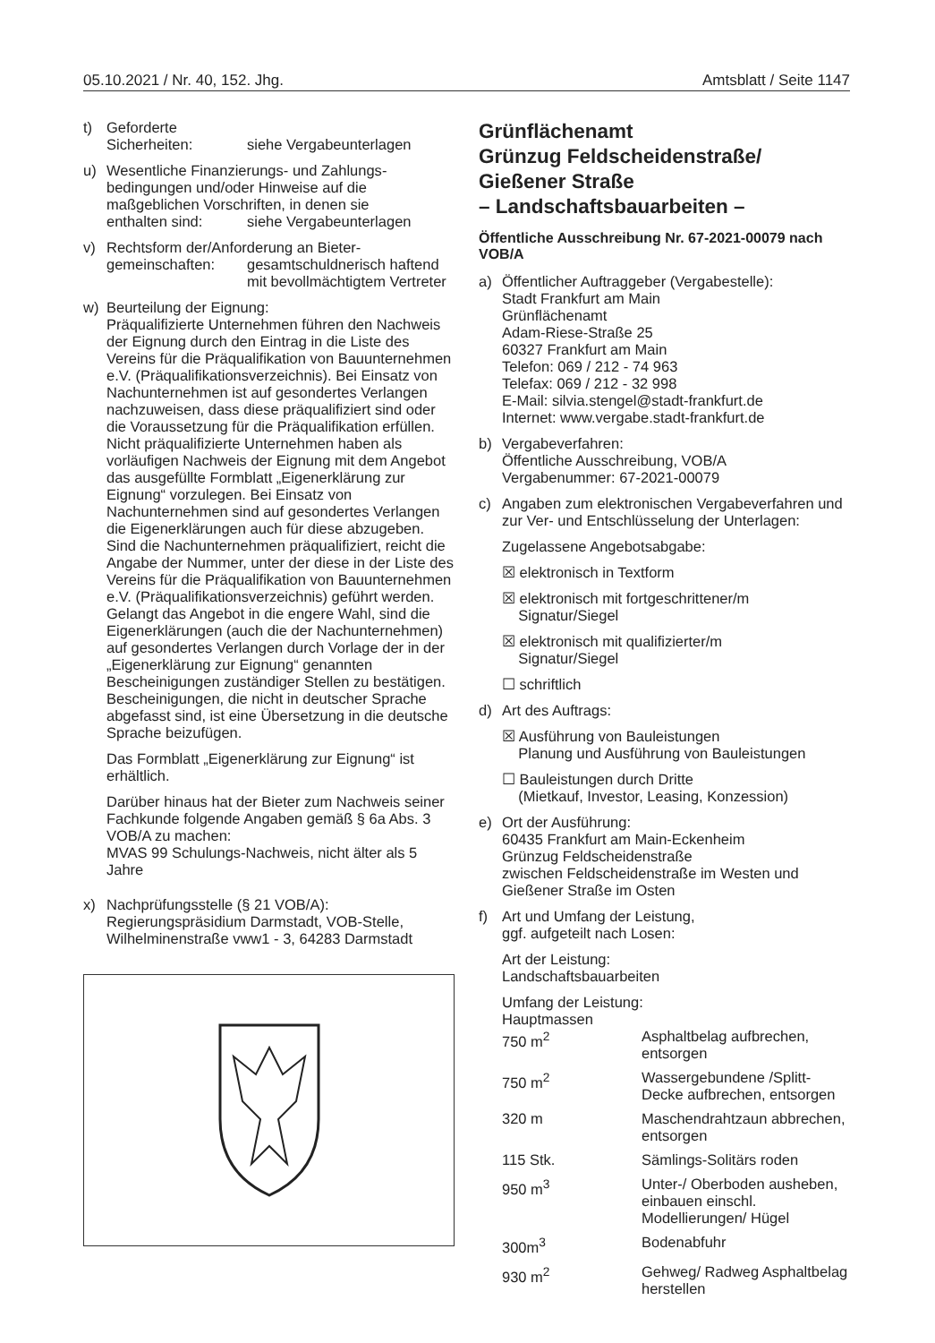05.10.2021 / Nr. 40, 152. Jhg. Amtsblatt / Seite 1147
t) Geforderte
Sicherheiten: siehe Vergabeunterlagen
u) Wesentliche Finanzierungs- und Zahlungs­bedingungen und/oder Hinweise auf die maßgeblichen Vorschriften, in denen sie
enthalten sind: siehe Vergabeunterlagen
v) Rechtsform der/Anforderung an Bieter-
gemeinschaften: gesamtschuldnerisch haftend mit bevollmächtigtem Vertreter
w) Beurteilung der Eignung:
Präqualifizierte Unternehmen führen den Nachweis der Eignung durch den Eintrag in die Liste des Vereins für die Präqualifikation von Bauunternehmen e.V. (Präqualifikationsverzeichnis). Bei Einsatz von Nachunternehmen ist auf gesondertes Verlangen nachzuweisen, dass diese präqualifiziert sind oder die Voraussetzung für die Präqualifikation erfüllen.
Nicht präqualifizierte Unternehmen haben als vorläufigen Nachweis der Eignung mit dem Angebot das ausgefüllte Formblatt „Eigenerklärung zur Eignung“ vorzulegen. Bei Einsatz von Nachunternehmen sind auf gesondertes Verlangen die Eigenerklärungen auch für diese abzugeben. Sind die Nachunternehmen präqualifiziert, reicht die Angabe der Nummer, unter der diese in der Liste des Vereins für die Präqualifikation von Bauunternehmen e.V. (Präqualifikationsverzeichnis) geführt werden.
Gelangt das Angebot in die engere Wahl, sind die Eigenerklärungen (auch die der Nachunternehmen) auf gesondertes Verlangen durch Vorlage der in der „Eigenerklärung zur Eignung“ genannten Bescheinigungen zuständiger Stellen zu bestätigen. Bescheinigungen, die nicht in deutscher Sprache abgefasst sind, ist eine Übersetzung in die deutsche Sprache beizufügen.
Das Formblatt „Eigenerklärung zur Eignung“ ist erhältlich.
Darüber hinaus hat der Bieter zum Nachweis seiner Fachkunde folgende Angaben gemäß § 6a Abs. 3 VOB/A zu machen:
MVAS 99 Schulungs-Nachweis, nicht älter als 5 Jahre
x) Nachprüfungsstelle (§ 21 VOB/A):
Regierungspräsidium Darmstadt, VOB-Stelle, Wilhelminenstraße vww1 - 3, 64283 Darmstadt
Grünflächenamt
Grünzug Feldscheidenstraße/
Gießener Straße
– Landschaftsbauarbeiten –
Öffentliche Ausschreibung Nr. 67-2021-00079 nach VOB/A
a) Öffentlicher Auftraggeber (Vergabestelle):
Stadt Frankfurt am Main
Grünflächenamt
Adam-Riese-Straße 25
60327 Frankfurt am Main
Telefon: 069 / 212 - 74 963
Telefax: 069 / 212 - 32 998
E-Mail: silvia.stengel@stadt-frankfurt.de
Internet: www.vergabe.stadt-frankfurt.de
b) Vergabeverfahren:
Öffentliche Ausschreibung, VOB/A
Vergabenummer: 67-2021-00079
c) Angaben zum elektronischen Vergabeverfahren und zur Ver- und Entschlüsselung der Unterlagen:
Zugelassene Angebotsabgabe:
☒ elektronisch in Textform
☒ elektronisch mit fortgeschrittener/m
Signatur/Siegel
☒ elektronisch mit qualifizierter/m
Signatur/Siegel
☐ schriftlich
d) Art des Auftrags:
☒ Ausführung von Bauleistungen
Planung und Ausführung von Bauleistungen
☐ Bauleistungen durch Dritte
(Mietkauf, Investor, Leasing, Konzession)
e) Ort der Ausführung:
60435 Frankfurt am Main-Eckenheim
Grünzug Feldscheidenstraße
zwischen Feldscheidenstraße im Westen und Gießener Straße im Osten
f) Art und Umfang der Leistung,
ggf. aufgeteilt nach Losen:
Art der Leistung:
Landschaftsbauarbeiten
Umfang der Leistung:
Hauptmassen
750 m<sup>2</sup> Asphaltbelag aufbrechen, entsorgen
750 m<sup>2</sup> Wassergebundene /Splitt-Decke aufbrechen, entsorgen
320 m Maschendrahtzaun abbrechen, entsorgen
115 Stk. Sämlings-Solitärs roden
950 m<sup>3</sup> Unter-/ Oberboden ausheben, einbauen einschl. Modellierungen/ Hügel
300m<sup>3</sup> Bodenabfuhr
930 m<sup>2</sup> Gehweg/ Radweg Asphaltbelag herstellen